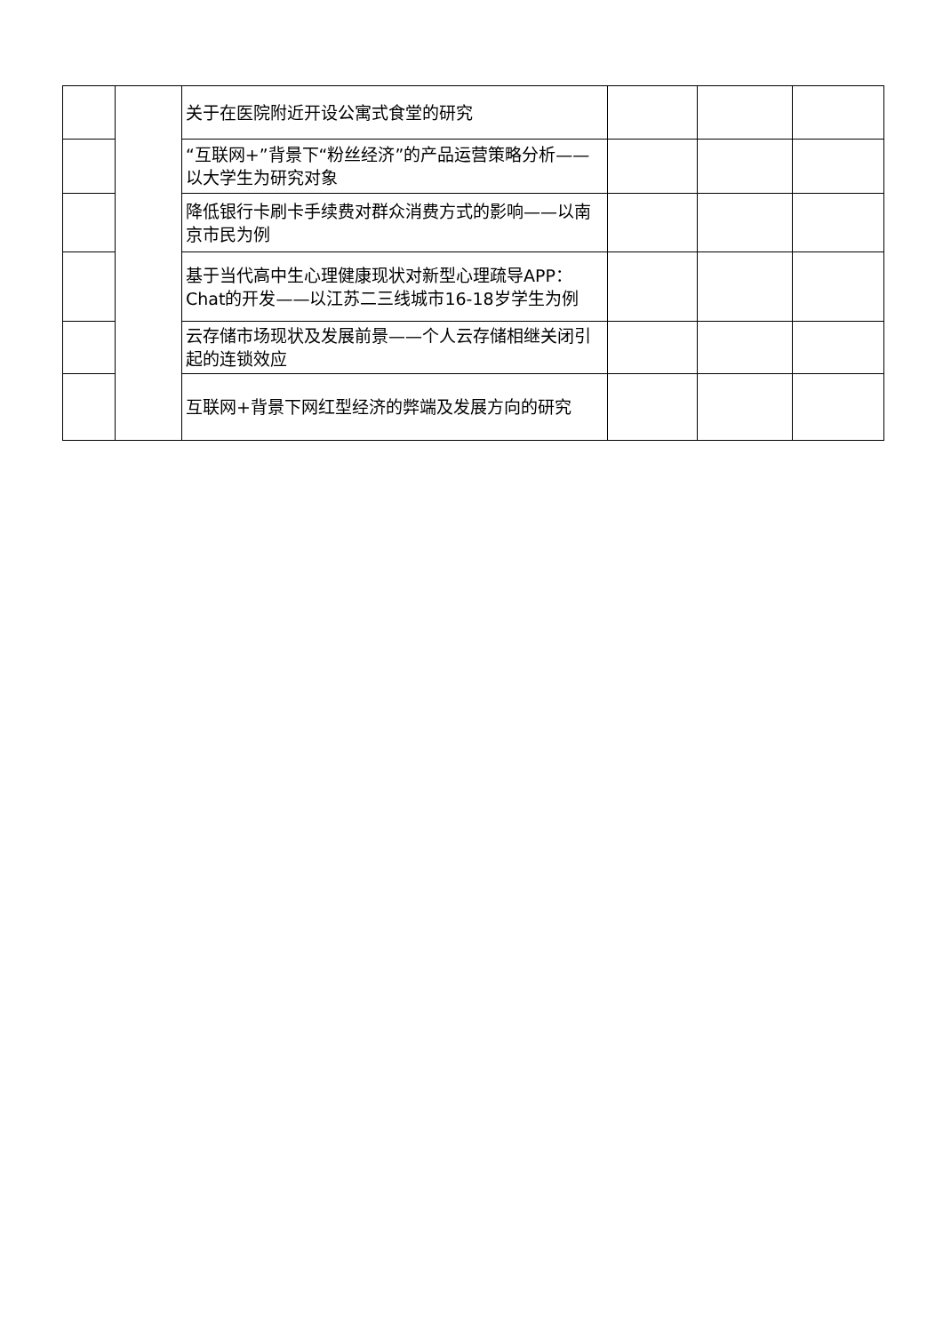| | | 关于在医院附近开设公寓式食堂的研究 | | | |
| | | “互联网+”背景下“粉丝经济”的产品运营策略分析——以大学生为研究对象 | | | |
| | | 降低银行卡刷卡手续费对群众消费方式的影响——以南京市民为例 | | | |
| | | 基于当代高中生心理健康现状对新型心理疏导APP：Chat的开发——以江苏二三线城市16-18岁学生为例 | | | |
| | | 云存储市场现状及发展前景——个人云存储相继关闭引起的连锁效应 | | | |
| | | 互联网+背景下网红型经济的弊端及发展方向的研究 | | | |